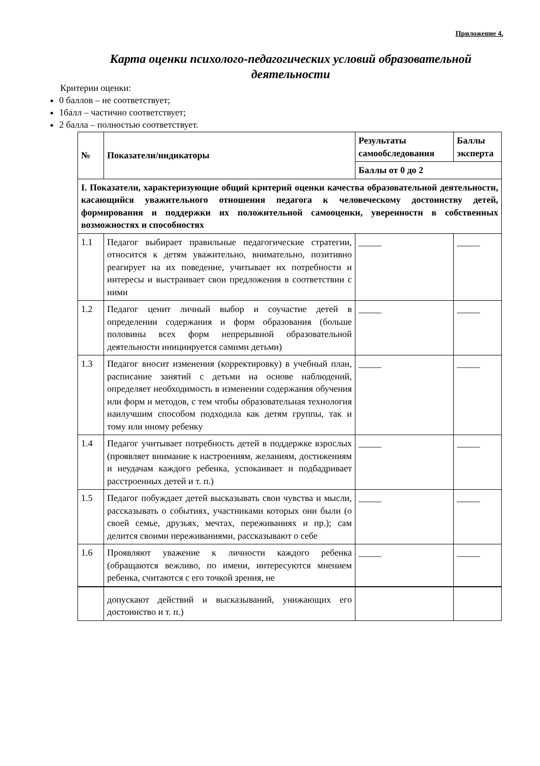Приложение 4.
Карта оценки психолого-педагогических условий образовательной деятельности
Критерии оценки:
0 баллов – не соответствует;
1балл – частично соответствует;
2 балла – полностью соответствует.
| № | Показатели/индикаторы | Результаты самообследования | Баллы эксперта |
| --- | --- | --- | --- |
| | | Баллы от 0 до 2 | |
| I. Показатели, характеризующие общий критерий оценки качества образовательной деятельности, касающийся уважительного отношения педагога к человеческому достоинству детей, формирования и поддержки их положительной самооценки, уверенности в собственных возможностях и способностях | | | |
| 1.1 | Педагог выбирает правильные педагогические стратегии, относится к детям уважительно, внимательно, позитивно реагирует на их поведение, учитывает их потребности и интересы и выстраивает свои предложения в соответствии с ними | _____ | _____ |
| 1.2 | Педагог ценит личный выбор и соучастие детей в определении содержания и форм образования (больше половины всех форм непрерывной образовательной деятельности инициируется самими детьми) | _____ | _____ |
| 1.3 | Педагог вносит изменения (корректировку) в учебный план, расписание занятий с детьми на основе наблюдений, определяет необходимость в изменении содержания обучения или форм и методов, с тем чтобы образовательная технология наилучшим способом подходила как детям группы, так и тому или иному ребенку | _____ | _____ |
| 1.4 | Педагог учитывает потребность детей в поддержке взрослых (проявляет внимание к настроениям, желаниям, достижениям и неудачам каждого ребенка, успокаивает и подбадривает расстроенных детей и т. п.) | _____ | _____ |
| 1.5 | Педагог побуждает детей высказывать свои чувства и мысли, рассказывать о событиях, участниками которых они были (о своей семье, друзьях, мечтах, переживаниях и пр.); сам делится своими переживаниями, рассказывают о себе | _____ | _____ |
| 1.6 | Проявляют уважение к личности каждого ребенка (обращаются вежливо, по имени, интересуются мнением ребенка, считаются с его точкой зрения, не | _____ | _____ |
| | допускают действий и высказываний, унижающих его достоинство и т. п.) | | |